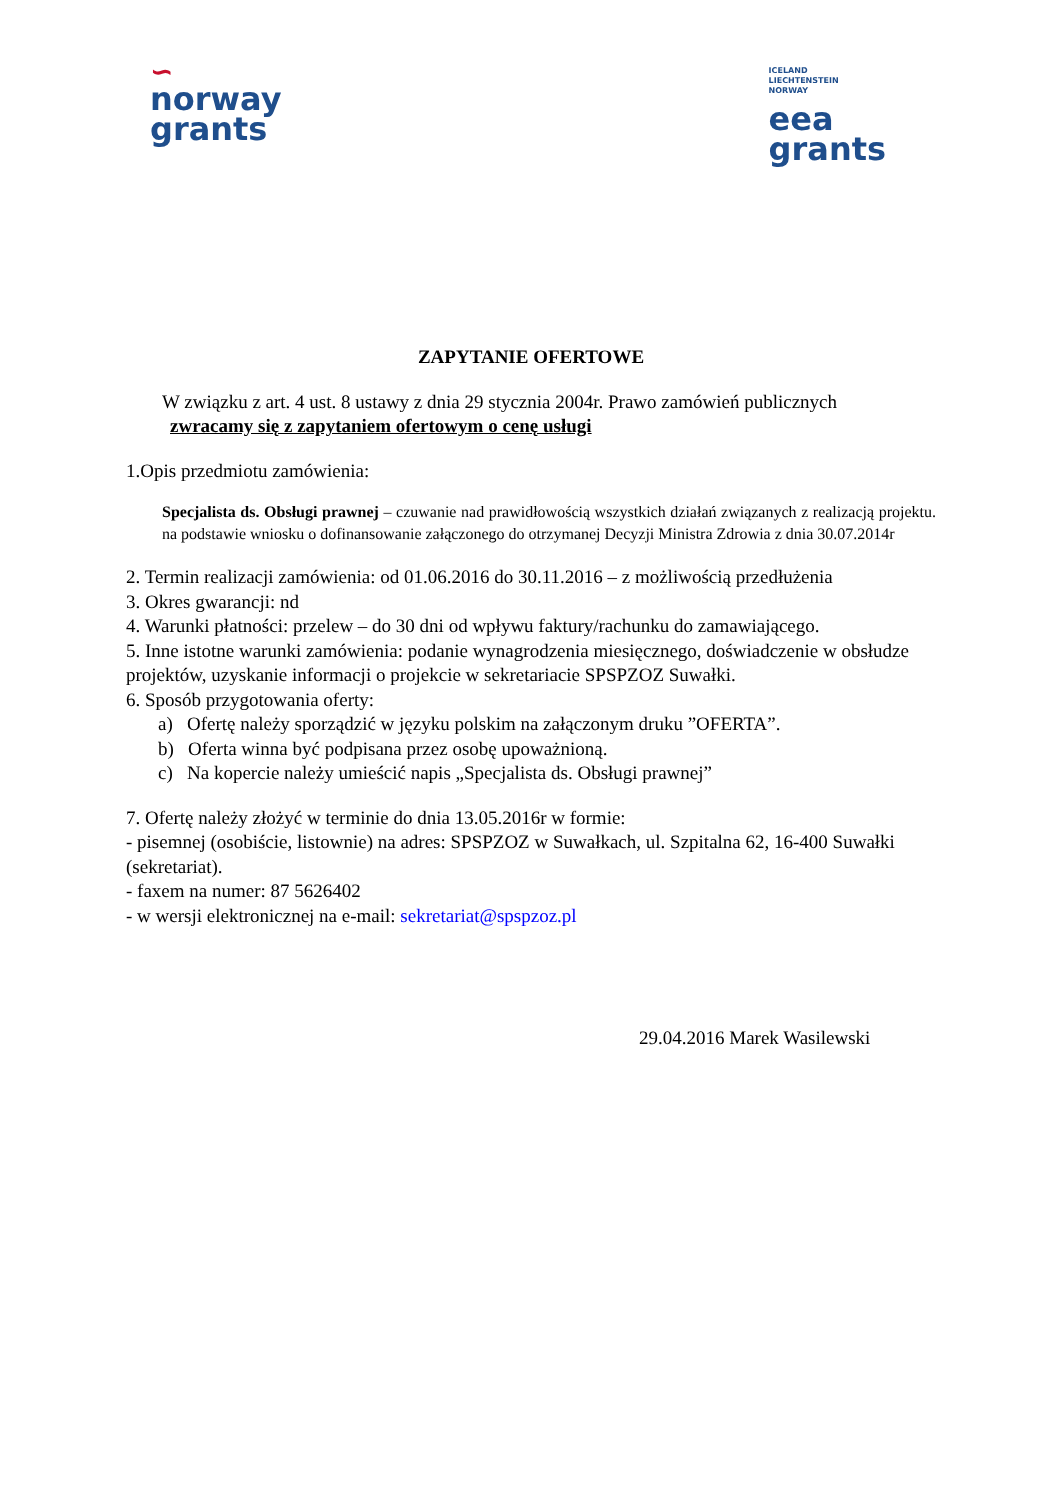∽
norway
grants
ICELAND
LIECHTENSTEIN
NORWAY
eea
grants
ZAPYTANIE OFERTOWE
W związku z art. 4 ust. 8 ustawy z dnia 29 stycznia 2004r. Prawo zamówień publicznych
zwracamy się z zapytaniem ofertowym o cenę usługi
1.Opis przedmiotu zamówienia:
Specjalista ds. Obsługi prawnej – czuwanie nad prawidłowością wszystkich działań związanych z realizacją projektu. na podstawie wniosku o dofinansowanie załączonego do otrzymanej Decyzji Ministra Zdrowia z dnia 30.07.2014r
2. Termin realizacji zamówienia: od 01.06.2016 do 30.11.2016 – z możliwością przedłużenia
3. Okres gwarancji: nd
4. Warunki płatności: przelew – do 30 dni od wpływu faktury/rachunku do zamawiającego.
5. Inne istotne warunki zamówienia: podanie wynagrodzenia miesięcznego, doświadczenie w obsłudze projektów, uzyskanie informacji o projekcie w sekretariacie SPSPZOZ Suwałki.
6. Sposób przygotowania oferty:
a) Ofertę należy sporządzić w języku polskim na załączonym druku ”OFERTA”.
b) Oferta winna być podpisana przez osobę upoważnioną.
c) Na kopercie należy umieścić napis „Specjalista ds. Obsługi prawnej”
7. Ofertę należy złożyć w terminie do dnia 13.05.2016r w formie:
- pisemnej (osobiście, listownie) na adres: SPSPZOZ w Suwałkach, ul. Szpitalna 62, 16-400 Suwałki (sekretariat).
- faxem na numer: 87 5626402
- w wersji elektronicznej na e-mail: sekretariat@spspzoz.pl
29.04.2016 Marek Wasilewski